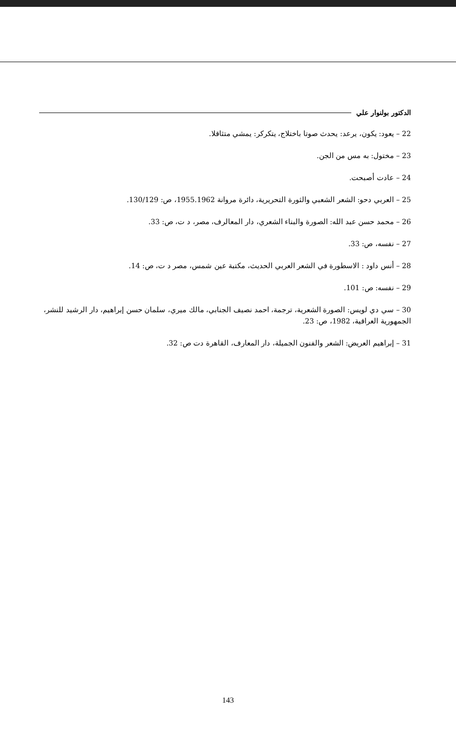الدكتور بولنوار علي
22 – يعود: يكون، يرعد: يحدث صوتا باختلاج، يتكركر: يمشي متثاقلا.
23 – مختول: به مس من الجن.
24 – عادت أصبحت.
25 – العربي دحو: الشعر الشعبي والثورة التحريرية، دائرة مروانة 1955.1962، ص: 130/129.
26 – محمد حسن عبد الله: الصورة والبناء الشعري، دار المعالرف، مصر، د ت، ص: 33.
27 – نفسه، ص: 33.
28 – أنس داود : الاسطورة في الشعر العربي الحديث، مكتبة عين شمس، مصر د ت، ص: 14.
29 – نفسه: ص: 101.
30 – سي دي لويس: الصورة الشعرية، ترجمة، احمد نصيف الجنابي، مالك ميري، سلمان حسن إبراهيم، دار الرشيد للنشر، الجمهورية العراقية، 1982، ص: 23.
31 – إبراهيم العريض: الشعر والفنون الجميلة، دار المعارف، القاهرة دت ص: 32.
143